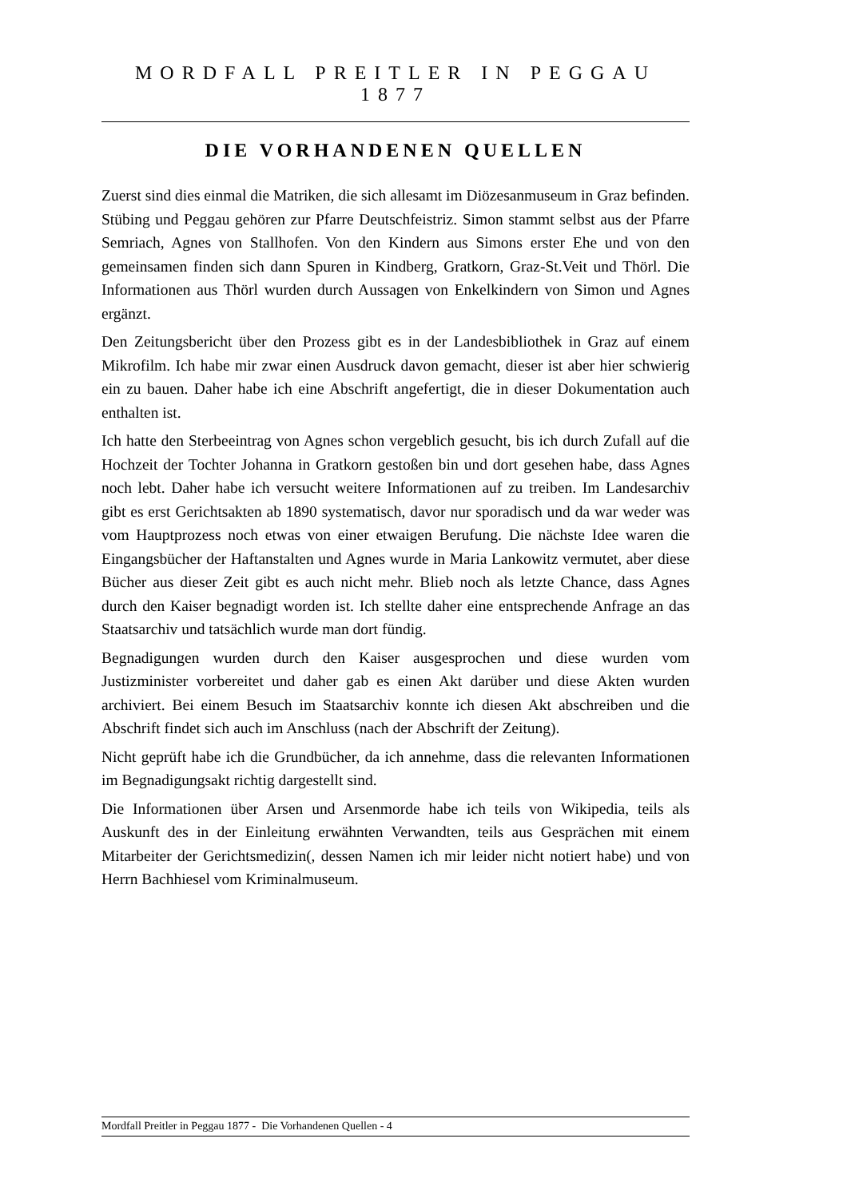MORDFALL PREITLER IN PEGGAU 1877
DIE VORHANDENEN QUELLEN
Zuerst sind dies einmal die Matriken, die sich allesamt im Diözesanmuseum in Graz befinden. Stübing und Peggau gehören zur Pfarre Deutschfeistriz. Simon stammt selbst aus der Pfarre Semriach, Agnes von Stallhofen. Von den Kindern aus Simons erster Ehe und von den gemeinsamen finden sich dann Spuren in Kindberg, Gratkorn, Graz-St.Veit und Thörl. Die Informationen aus Thörl wurden durch Aussagen von Enkelkindern von Simon und Agnes ergänzt.
Den Zeitungsbericht über den Prozess gibt es in der Landesbibliothek in Graz auf einem Mikrofilm. Ich habe mir zwar einen Ausdruck davon gemacht, dieser ist aber hier schwierig ein zu bauen. Daher habe ich eine Abschrift angefertigt, die in dieser Dokumentation auch enthalten ist.
Ich hatte den Sterbeeintrag von Agnes schon vergeblich gesucht, bis ich durch Zufall auf die Hochzeit der Tochter Johanna in Gratkorn gestoßen bin und dort gesehen habe, dass Agnes noch lebt. Daher habe ich versucht weitere Informationen auf zu treiben. Im Landesarchiv gibt es erst Gerichtsakten ab 1890 systematisch, davor nur sporadisch und da war weder was vom Hauptprozess noch etwas von einer etwaigen Berufung. Die nächste Idee waren die Eingangsbücher der Haftanstalten und Agnes wurde in Maria Lankowitz vermutet, aber diese Bücher aus dieser Zeit gibt es auch nicht mehr. Blieb noch als letzte Chance, dass Agnes durch den Kaiser begnadigt worden ist. Ich stellte daher eine entsprechende Anfrage an das Staatsarchiv und tatsächlich wurde man dort fündig.
Begnadigungen wurden durch den Kaiser ausgesprochen und diese wurden vom Justizminister vorbereitet und daher gab es einen Akt darüber und diese Akten wurden archiviert. Bei einem Besuch im Staatsarchiv konnte ich diesen Akt abschreiben und die Abschrift findet sich auch im Anschluss (nach der Abschrift der Zeitung).
Nicht geprüft habe ich die Grundbücher, da ich annehme, dass die relevanten Informationen im Begnadigungsakt richtig dargestellt sind.
Die Informationen über Arsen und Arsenmorde habe ich teils von Wikipedia, teils als Auskunft des in der Einleitung erwähnten Verwandten, teils aus Gesprächen mit einem Mitarbeiter der Gerichtsmedizin(, dessen Namen ich mir leider nicht notiert habe) und von Herrn Bachhiesel vom Kriminalmuseum.
Mordfall Preitler in Peggau 1877 - Die Vorhandenen Quellen - 4